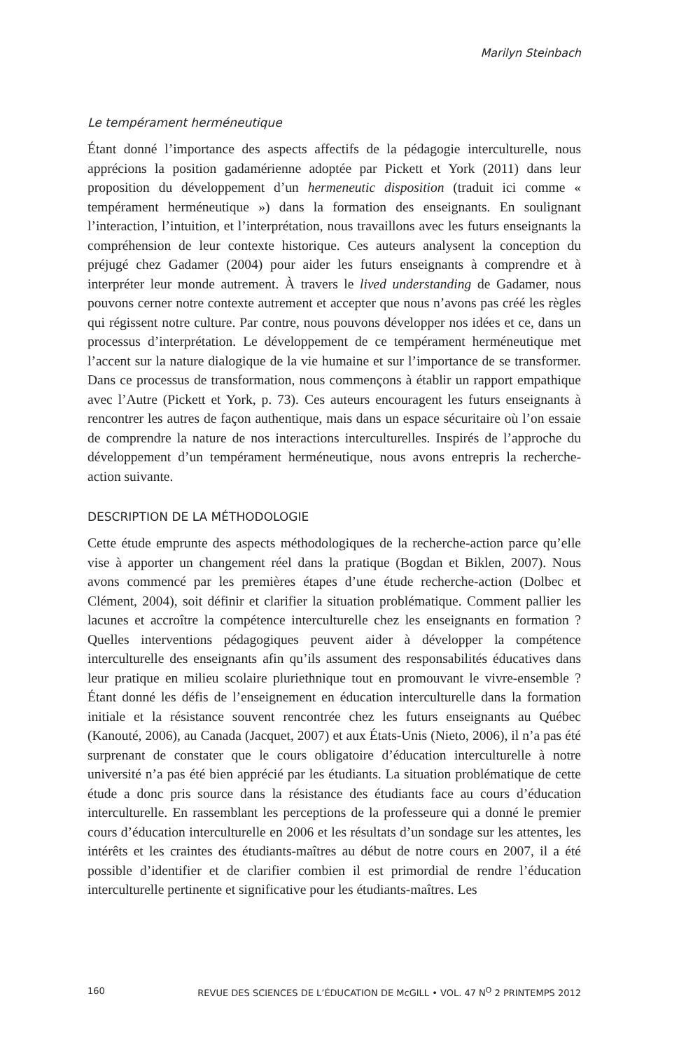Marilyn Steinbach
Le tempérament herméneutique
Étant donné l’importance des aspects affectifs de la pédagogie interculturelle, nous apprécions la position gadamérienne adoptée par Pickett et York (2011) dans leur proposition du développement d’un hermeneutic disposition (traduit ici comme « tempérament herméneutique ») dans la formation des enseignants. En soulignant l’interaction, l’intuition, et l’interprétation, nous travaillons avec les futurs enseignants la compréhension de leur contexte historique. Ces auteurs analysent la conception du préjugé chez Gadamer (2004) pour aider les futurs enseignants à comprendre et à interpréter leur monde autrement. À travers le lived understanding de Gadamer, nous pouvons cerner notre contexte autrement et accepter que nous n’avons pas créé les règles qui régissent notre culture. Par contre, nous pouvons développer nos idées et ce, dans un processus d’interprétation. Le développement de ce tempérament herméneutique met l’accent sur la nature dialogique de la vie humaine et sur l’importance de se transformer. Dans ce processus de transformation, nous commençons à établir un rapport empathique avec l’Autre (Pickett et York, p. 73). Ces auteurs encouragent les futurs enseignants à rencontrer les autres de façon authentique, mais dans un espace sécuritaire où l’on essaie de comprendre la nature de nos interactions interculturelles. Inspirés de l’approche du développement d’un tempérament herméneutique, nous avons entrepris la recherche-action suivante.
DESCRIPTION DE LA MÉTHODOLOGIE
Cette étude emprunte des aspects méthodologiques de la recherche-action parce qu’elle vise à apporter un changement réel dans la pratique (Bogdan et Biklen, 2007). Nous avons commencé par les premières étapes d’une étude recherche-action (Dolbec et Clément, 2004), soit définir et clarifier la situation problématique. Comment pallier les lacunes et accroître la compétence interculturelle chez les enseignants en formation ? Quelles interventions pédagogiques peuvent aider à développer la compétence interculturelle des enseignants afin qu’ils assument des responsabilités éducatives dans leur pratique en milieu scolaire pluriethnique tout en promouvant le vivre-ensemble ? Étant donné les défis de l’enseignement en éducation interculturelle dans la formation initiale et la résistance souvent rencontrée chez les futurs enseignants au Québec (Kanouté, 2006), au Canada (Jacquet, 2007) et aux États-Unis (Nieto, 2006), il n’a pas été surprenant de constater que le cours obligatoire d’éducation interculturelle à notre université n’a pas été bien apprécié par les étudiants. La situation problématique de cette étude a donc pris source dans la résistance des étudiants face au cours d’éducation interculturelle. En rassemblant les perceptions de la professeure qui a donné le premier cours d’éducation interculturelle en 2006 et les résultats d’un sondage sur les attentes, les intérêts et les craintes des étudiants-maîtres au début de notre cours en 2007, il a été possible d’identifier et de clarifier combien il est primordial de rendre l’éducation interculturelle pertinente et significative pour les étudiants-maîtres. Les
160 REVUE DES SCIENCES DE L’ÉDUCATION DE McGILL • VOL. 47 N<sup>O</sup> 2 PRINTEMPS 2012